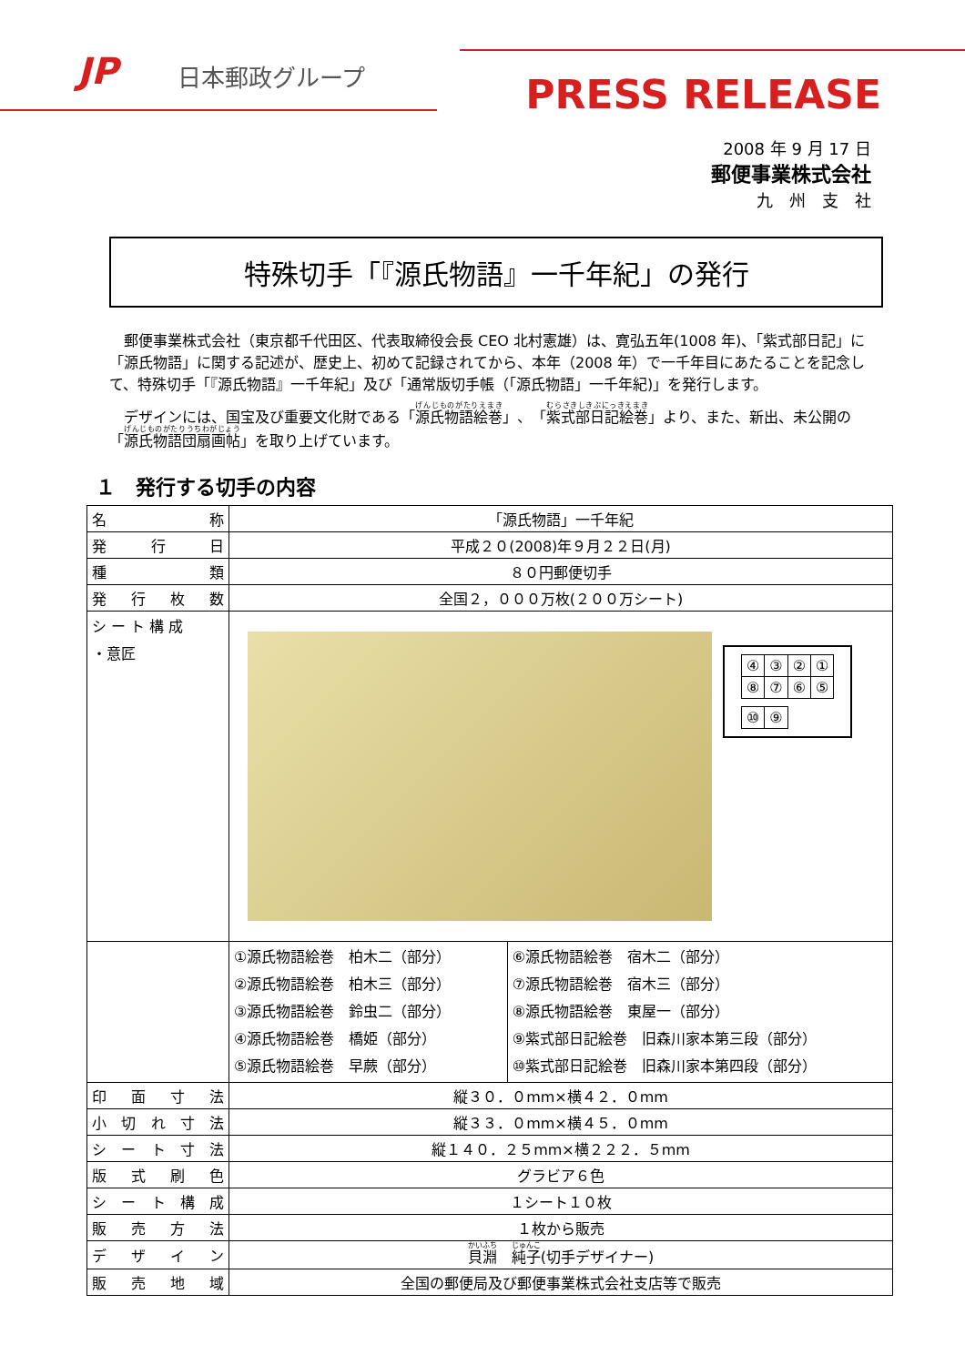JP 日本郵政グループ PRESS RELEASE
2008 年 9 月 17 日
郵便事業株式会社
九　州　支　社
特殊切手「『源氏物語』一千年紀」の発行
郵便事業株式会社（東京都千代田区、代表取締役会長 CEO 北村憲雄）は、寛弘五年(1008 年)、「紫式部日記」に「源氏物語」に関する記述が、歴史上、初めて記録されてから、本年（2008 年）で一千年目にあたることを記念して、特殊切手「『源氏物語』一千年紀」及び「通常版切手帳（「源氏物語」一千年紀)」を発行します。
デザインには、国宝及び重要文化財である「源氏物語絵巻」、「紫式部日記絵巻」より、また、新出、未公開の「源氏物語団扇画帖」を取り上げています。
１　発行する切手の内容
| 名称 | 「源氏物語」一千年紀 | |
| 発行日 | 平成２０(2008)年９月２２日(月) | |
| 種類 | ８０円郵便切手 | |
| 発行枚数 | 全国２，０００万枚(２００万シート) | |
| シ ー ト 構 成 ・意匠 | / ④ / ③ / ② / ① / / ⑧ / ⑦ / ⑥ / ⑤ / / ⑩ / ⑨ / | |
| | ①源氏物語絵巻 柏木二（部分） ②源氏物語絵巻 柏木三（部分） ③源氏物語絵巻 鈴虫二（部分） ④源氏物語絵巻 橋姫（部分） ⑤源氏物語絵巻 早蕨（部分） | ⑥源氏物語絵巻 宿木二（部分） ⑦源氏物語絵巻 宿木三（部分） ⑧源氏物語絵巻 東屋一（部分） ⑨紫式部日記絵巻 旧森川家本第三段（部分） ⑩紫式部日記絵巻 旧森川家本第四段（部分） |
| 印面寸法 | 縦３０．０mm×横４２．０mm | |
| 小切れ寸法 | 縦３３．０mm×横４５．０mm | |
| シート寸法 | 縦１４０．２５mm×横２２２．５mm | |
| 版式刷色 | グラビア６色 | |
| シート構成 | １シート１０枚 | |
| 販売方法 | １枚から販売 | |
| デザイン | 貝淵 純子 (切手デザイナー) | |
| 販売地域 | 全国の郵便局及び郵便事業株式会社支店等で販売 | |